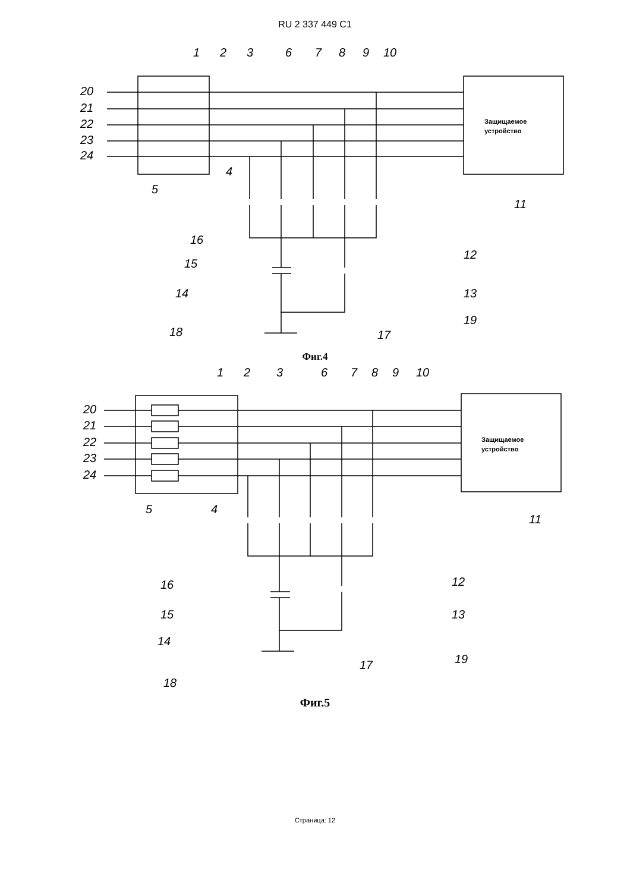RU 2 337 449 C1
20
21
22
23
24
Защищаемое
устройство
1
2
3
6
7
8
9
10
4
5
11
16
15
14
18
17
12
13
19
Фиг.4
20
21
22
23
24
Защищаемое
устройство
1
2
3
6
7
8
9
10
4
5
11
16
15
14
18
17
12
13
19
Фиг.5
Страница: 12